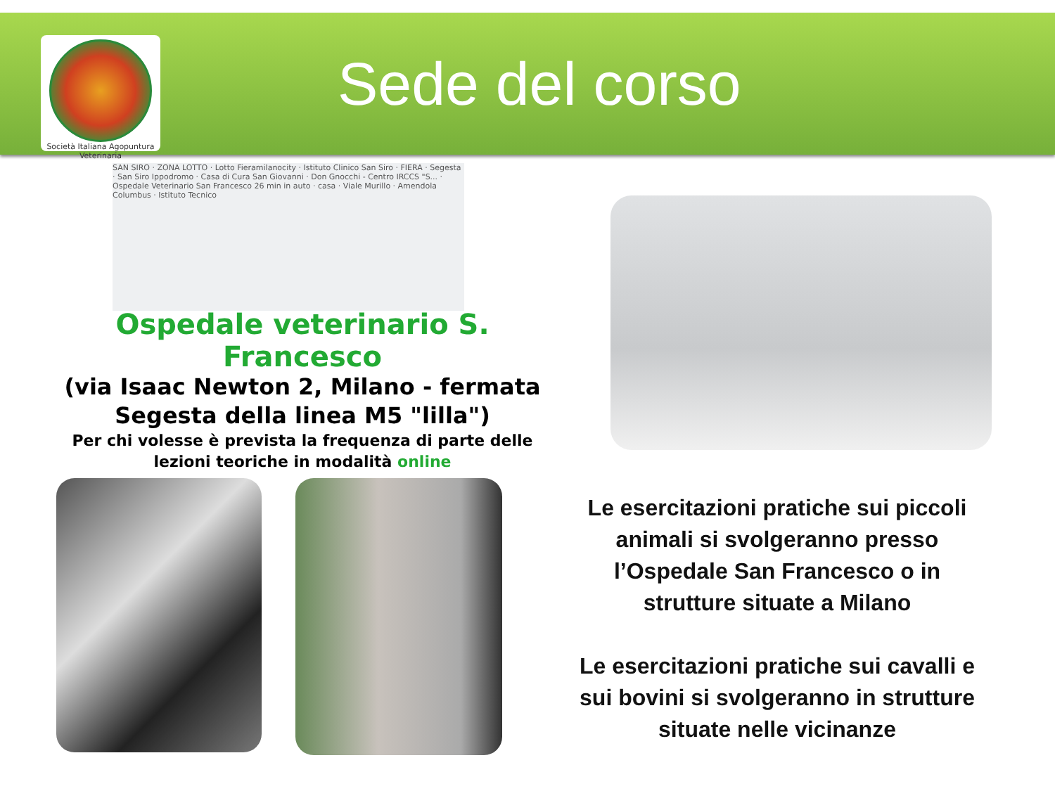Società Italiana Agopuntura Veterinaria
Sede del corso
SAN SIRO · ZONA LOTTO · Lotto Fieramilanocity · Istituto Clinico San Siro · FIERA · Segesta · San Siro Ippodromo · Casa di Cura San Giovanni · Don Gnocchi - Centro IRCCS "S... · Ospedale Veterinario San Francesco 26 min in auto · casa · Viale Murillo · Amendola Columbus · Istituto Tecnico
Ospedale veterinario S. Francesco
(via Isaac Newton 2, Milano - fermata Segesta della linea M5 "lilla")
Per chi volesse è prevista la frequenza di parte delle lezioni teoriche in modalità online
Le esercitazioni pratiche sui piccoli animali si svolgeranno presso l’Ospedale San Francesco o in strutture situate a Milano
Le esercitazioni pratiche sui cavalli e sui bovini si svolgeranno in strutture situate nelle vicinanze